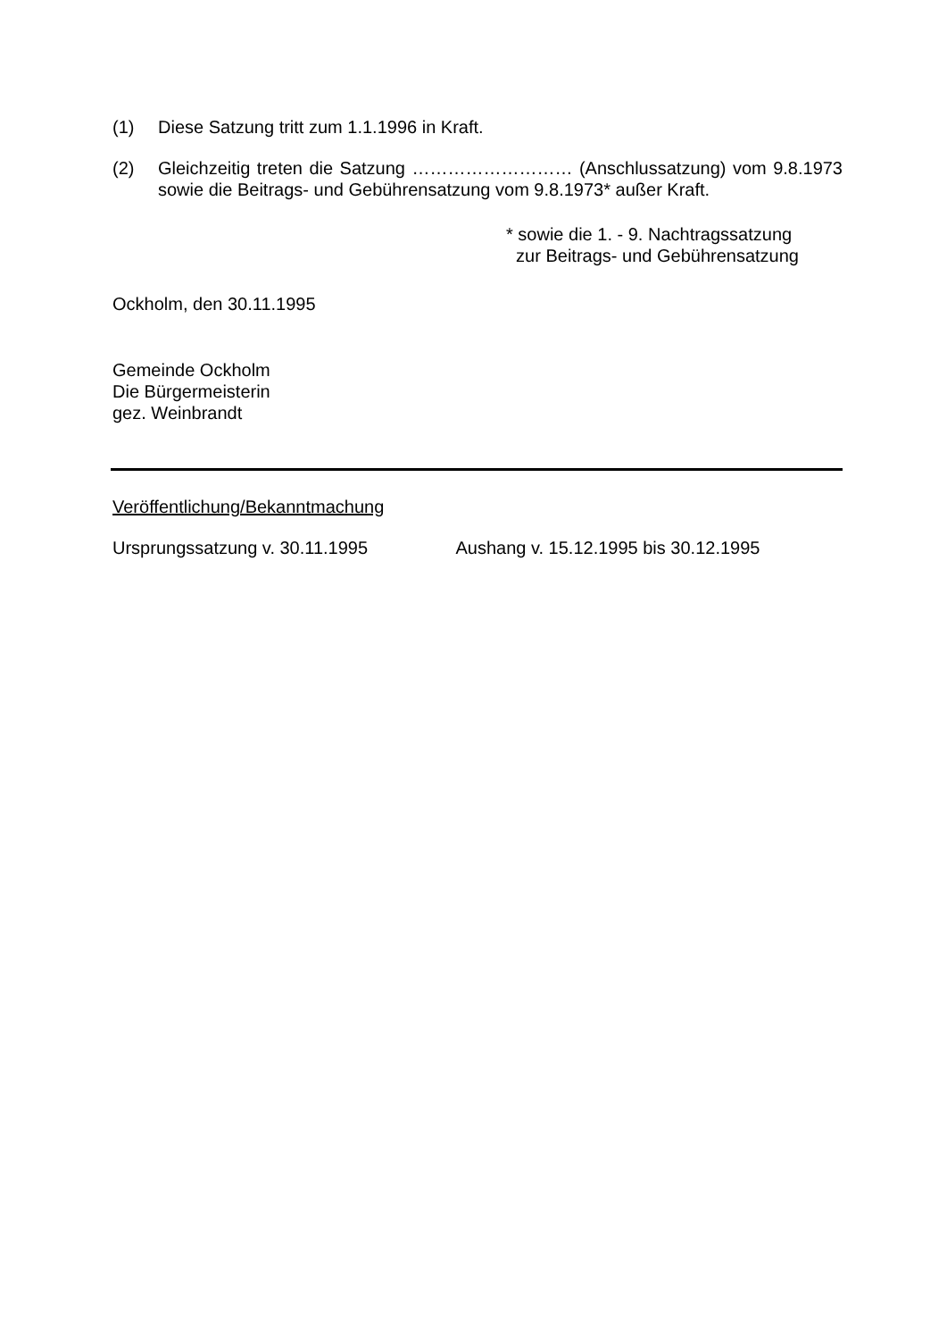(1) Diese Satzung tritt zum 1.1.1996 in Kraft.
(2) Gleichzeitig treten die Satzung ……………………… (Anschlussatzung) vom 9.8.1973 sowie die Beitrags- und Gebührensatzung vom 9.8.1973* außer Kraft.
* sowie die 1. - 9. Nachtragssatzung
zur Beitrags- und Gebührensatzung
Ockholm, den 30.11.1995
Gemeinde Ockholm
Die Bürgermeisterin
gez. Weinbrandt
Veröffentlichung/Bekanntmachung
Ursprungssatzung v. 30.11.1995 Aushang v. 15.12.1995 bis 30.12.1995